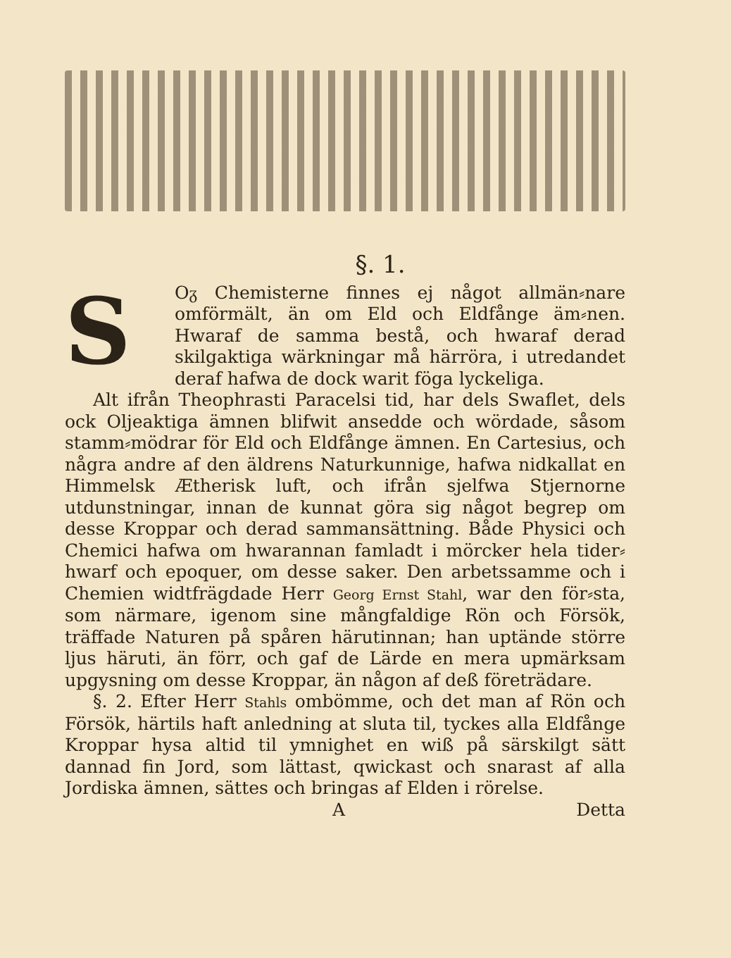§. 1.
SOᵹ Chemisterne finnes ej något allmän⸗nare omförmält, än om Eld och Eldfånge äm⸗nen. Hwaraf de samma bestå, och hwaraf derad skilgaktiga wärkningar må härröra, i utredandet deraf hafwa de dock warit föga lyckeliga.
Alt ifrån Theophrasti Paracelsi tid, har dels Swaflet, dels ock Oljeaktiga ämnen blifwit ansedde och wördade, såsom stamm⸗mödrar för Eld och Eldfånge ämnen. En Cartesius, och några andre af den äldrens Naturkunnige, hafwa nidkallat en Himmelsk Ætherisk luft, och ifrån sjelfwa Stjernorne utdunstningar, innan de kunnat göra sig något begrep om desse Kroppar och derad sammansättning. Både Physici och Chemici hafwa om hwarannan famladt i mörcker hela tider⸗hwarf och epoquer, om desse saker. Den arbetssamme och i Chemien widtfrägdade Herr Georg Ernst Stahl, war den för⸗sta, som närmare, igenom sine mångfaldige Rön och Försök, träffade Naturen på spåren härutinnan; han uptände större ljus häruti, än förr, och gaf de Lärde en mera upmärksam upgysning om desse Kroppar, än någon af deß företrädare.
§. 2. Efter Herr Stahls ombömme, och det man af Rön och Försök, härtils haft anledning at sluta til, tyckes alla Eldfånge Kroppar hysa altid til ymnighet en wiß på särskilgt sätt dannad fin Jord, som lättast, qwickast och snarast af alla Jordiska ämnen, sättes och bringas af Elden i rörelse.
A Detta